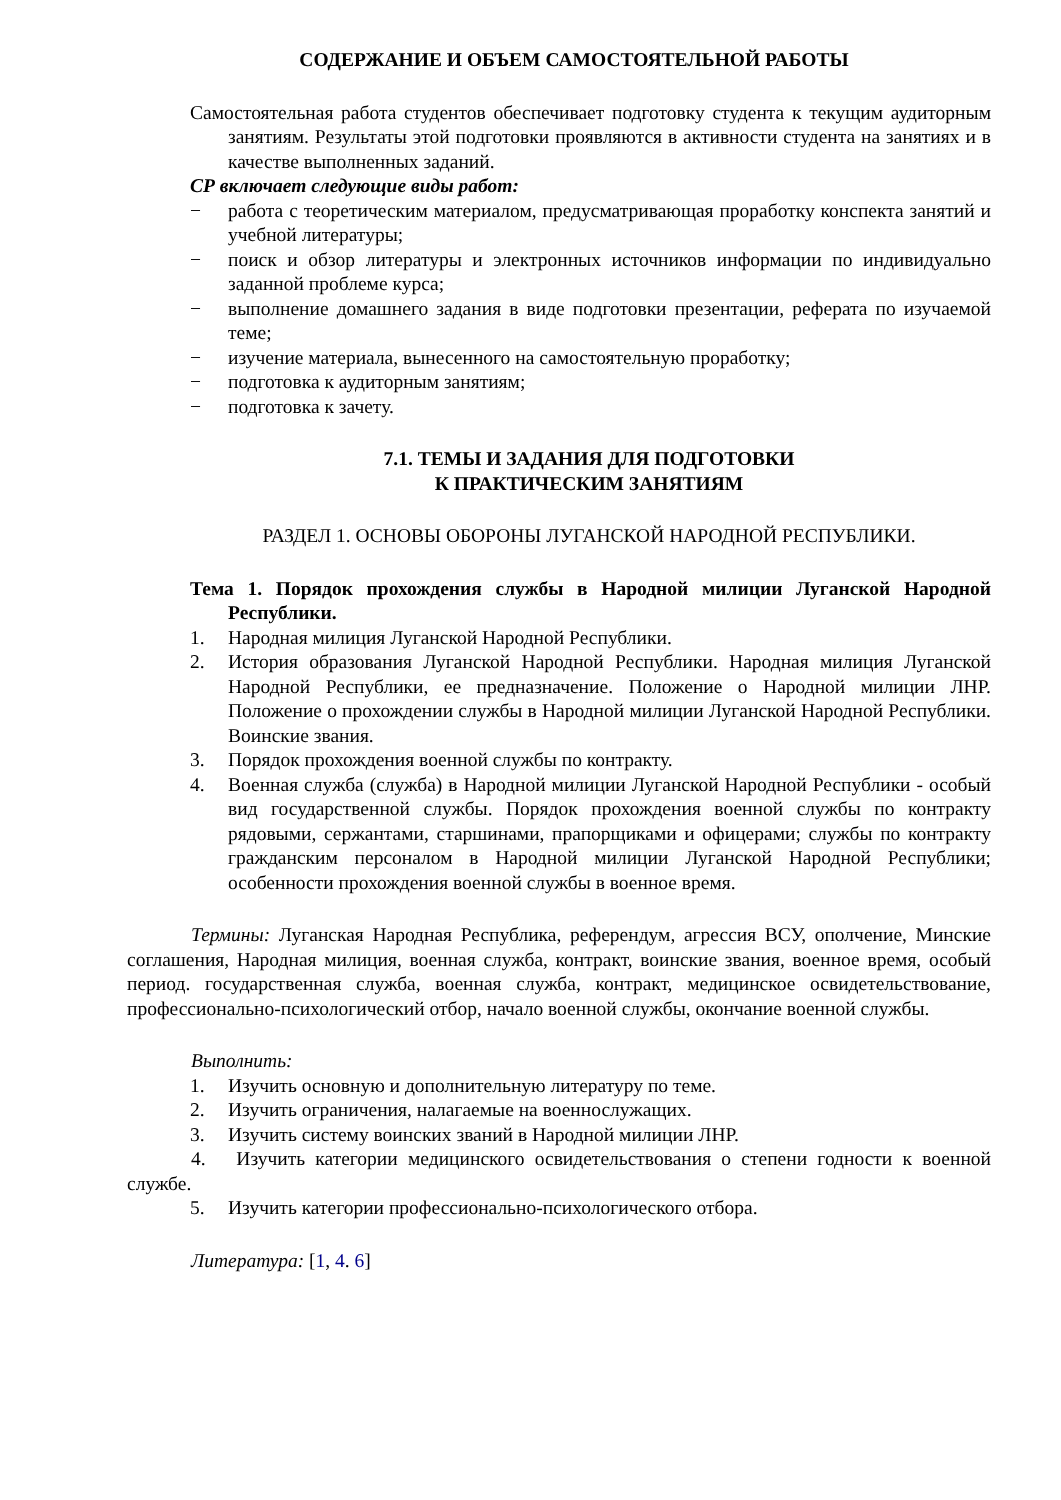СОДЕРЖАНИЕ И ОБЪЕМ САМОСТОЯТЕЛЬНОЙ РАБОТЫ
Самостоятельная работа студентов обеспечивает подготовку студента к текущим аудиторным занятиям. Результаты этой подготовки проявляются в активности студента на занятиях и в качестве выполненных заданий.
СР включает следующие виды работ:
− работа с теоретическим материалом, предусматривающая проработку конспекта занятий и учебной литературы;
− поиск и обзор литературы и электронных источников информации по индивидуально заданной проблеме курса;
− выполнение домашнего задания в виде подготовки презентации, реферата по изучаемой теме;
− изучение материала, вынесенного на самостоятельную проработку;
− подготовка к аудиторным занятиям;
− подготовка к зачету.
7.1. ТЕМЫ И ЗАДАНИЯ ДЛЯ ПОДГОТОВКИ
К ПРАКТИЧЕСКИМ ЗАНЯТИЯМ
РАЗДЕЛ 1. ОСНОВЫ ОБОРОНЫ ЛУГАНСКОЙ НАРОДНОЙ РЕСПУБЛИКИ.
Тема 1. Порядок прохождения службы в Народной милиции Луганской Народной Республики.
1. Народная милиция Луганской Народной Республики.
2. История образования Луганской Народной Республики. Народная милиция Луганской Народной Республики, ее предназначение. Положение о Народной милиции ЛНР. Положение о прохождении службы в Народной милиции Луганской Народной Республики. Воинские звания.
3. Порядок прохождения военной службы по контракту.
4. Военная служба (служба) в Народной милиции Луганской Народной Республики - особый вид государственной службы. Порядок прохождения военной службы по контракту рядовыми, сержантами, старшинами, прапорщиками и офицерами; службы по контракту гражданским персоналом в Народной милиции Луганской Народной Республики; особенности прохождения военной службы в военное время.
Термины: Луганская Народная Республика, референдум, агрессия ВСУ, ополчение, Минские соглашения, Народная милиция, военная служба, контракт, воинские звания, военное время, особый период. государственная служба, военная служба, контракт, медицинское освидетельствование, профессионально-психологический отбор, начало военной службы, окончание военной службы.
Выполнить:
1. Изучить основную и дополнительную литературу по теме.
2. Изучить ограничения, налагаемые на военнослужащих.
3. Изучить систему воинских званий в Народной милиции ЛНР.
4. Изучить категории медицинского освидетельствования о степени годности к военной службе.
5. Изучить категории профессионально-психологического отбора.
Литература: [1, 4. 6]